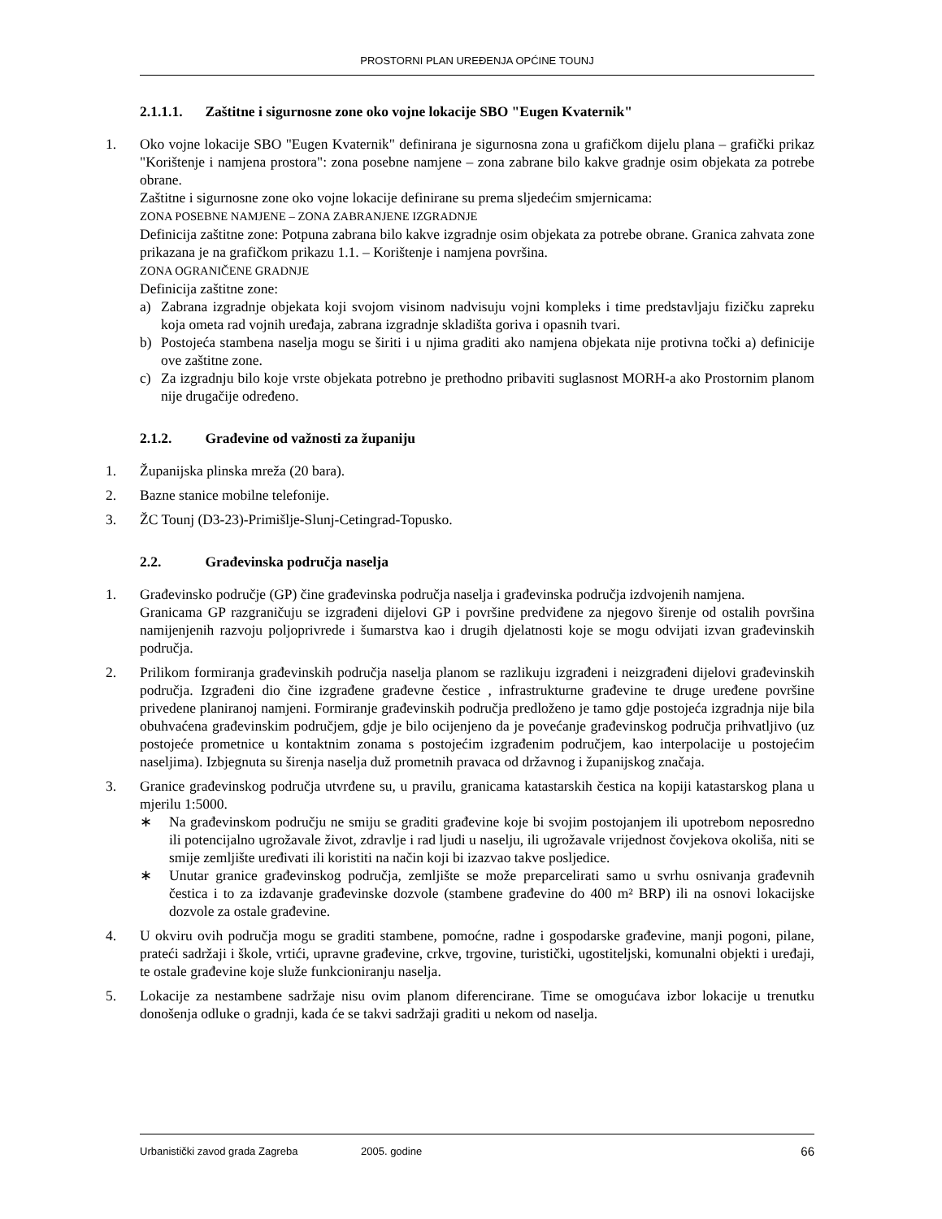PROSTORNI PLAN UREĐENJA OPĆINE TOUNJ
2.1.1.1. Zaštitne i sigurnosne zone oko vojne lokacije SBO "Eugen Kvaternik"
1. Oko vojne lokacije SBO "Eugen Kvaternik" definirana je sigurnosna zona u grafičkom dijelu plana – grafički prikaz "Korištenje i namjena prostora": zona posebne namjene – zona zabrane bilo kakve gradnje osim objekata za potrebe obrane.
Zaštitne i sigurnosne zone oko vojne lokacije definirane su prema sljedećim smjernicama:
ZONA POSEBNE NAMJENE – ZONA ZABRANJENE IZGRADNJE
Definicija zaštitne zone: Potpuna zabrana bilo kakve izgradnje osim objekata za potrebe obrane. Granica zahvata zone prikazana je na grafičkom prikazu 1.1. – Korištenje i namjena površina.
ZONA OGRANIČENE GRADNJE
Definicija zaštitne zone:
a) Zabrana izgradnje objekata koji svojom visinom nadvisuju vojni kompleks i time predstavljaju fizičku zapreku koja ometa rad vojnih uređaja, zabrana izgradnje skladišta goriva i opasnih tvari.
b) Postojeća stambena naselja mogu se širiti i u njima graditi ako namjena objekata nije protivna točki a) definicije ove zaštitne zone.
c) Za izgradnju bilo koje vrste objekata potrebno je prethodno pribaviti suglasnost MORH-a ako Prostornim planom nije drugačije određeno.
2.1.2. Građevine od važnosti za županiju
1. Županijska plinska mreža (20 bara).
2. Bazne stanice mobilne telefonije.
3. ŽC Tounj (D3-23)-Primišlje-Slunj-Cetingrad-Topusko.
2.2. Građevinska područja naselja
1. Građevinsko područje (GP) čine građevinska područja naselja i građevinska područja izdvojenih namjena.
Granicama GP razgraničuju se izgrađeni dijelovi GP i površine predviđene za njegovo širenje od ostalih površina namijenjenih razvoju poljoprivrede i šumarstva kao i drugih djelatnosti koje se mogu odvijati izvan građevinskih područja.
2. Prilikom formiranja građevinskih područja naselja planom se razlikuju izgrađeni i neizgrađeni dijelovi građevinskih područja. Izgrađeni dio čine izgrađene građevne čestice , infrastrukturne građevine te druge uređene površine privedene planiranoj namjeni. Formiranje građevinskih područja predloženo je tamo gdje postojeća izgradnja nije bila obuhvaćena građevinskim područjem, gdje je bilo ocijenjeno da je povećanje građevinskog područja prihvatljivo (uz postojeće prometnice u kontaktnim zonama s postojećim izgrađenim područjem, kao interpolacije u postojećim naseljima). Izbjegnuta su širenja naselja duž prometnih pravaca od državnog i županijskog značaja.
3. Granice građevinskog područja utvrđene su, u pravilu, granicama katastarskih čestica na kopiji katastarskog plana u mjerilu 1:5000.
∗ Na građevinskom području ne smiju se graditi građevine koje bi svojim postojanjem ili upotrebom neposredno ili potencijalno ugrožavale život, zdravlje i rad ljudi u naselju, ili ugrožavale vrijednost čovjekova okoliša, niti se smije zemljište uređivati ili koristiti na način koji bi izazvao takve posljedice.
∗ Unutar granice građevinskog područja, zemljište se može preparcelirati samo u svrhu osnivanja građevnih čestica i to za izdavanje građevinske dozvole (stambene građevine do 400 m² BRP) ili na osnovi lokacijske dozvole za ostale građevine.
4. U okviru ovih područja mogu se graditi stambene, pomoćne, radne i gospodarske građevine, manji pogoni, pilane, prateći sadržaji i škole, vrtići, upravne građevine, crkve, trgovine, turistički, ugostiteljski, komunalni objekti i uređaji, te ostale građevine koje služe funkcioniranju naselja.
5. Lokacije za nestambene sadržaje nisu ovim planom diferencirane. Time se omogućava izbor lokacije u trenutku donošenja odluke o gradnji, kada će se takvi sadržaji graditi u nekom od naselja.
Urbanistički zavod grada Zagreba 2005. godine 66